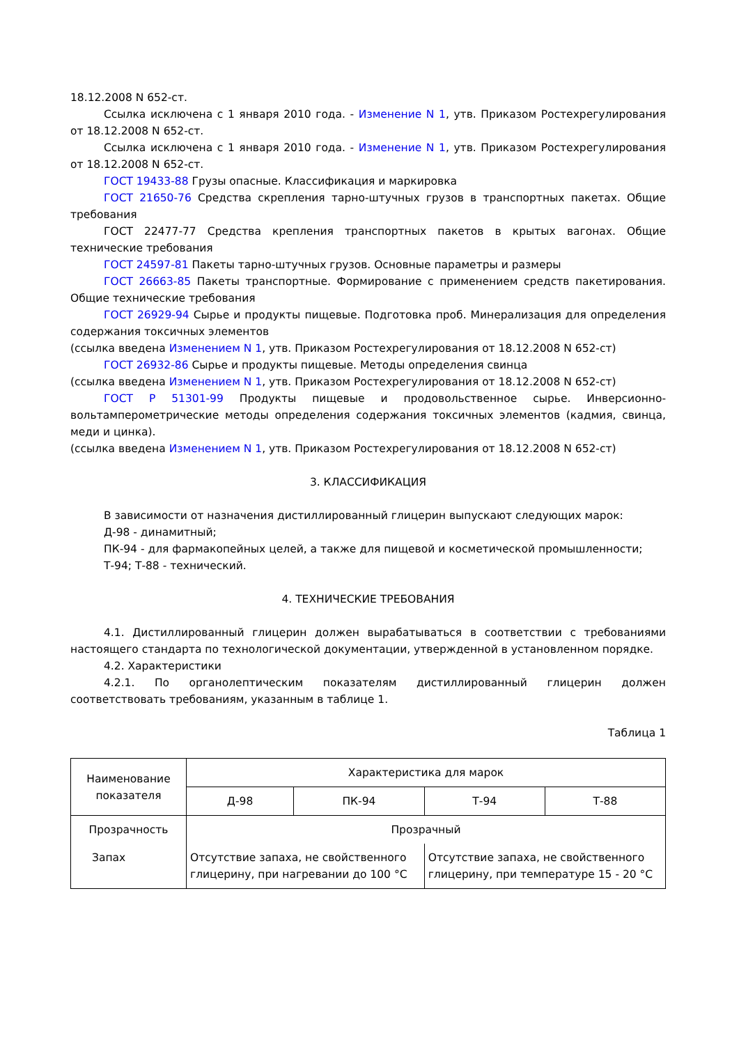18.12.2008 N 652-ст.
Ссылка исключена с 1 января 2010 года. - Изменение N 1, утв. Приказом Ростехрегулирования от 18.12.2008 N 652-ст.
Ссылка исключена с 1 января 2010 года. - Изменение N 1, утв. Приказом Ростехрегулирования от 18.12.2008 N 652-ст.
ГОСТ 19433-88 Грузы опасные. Классификация и маркировка
ГОСТ 21650-76 Средства скрепления тарно-штучных грузов в транспортных пакетах. Общие требования
ГОСТ 22477-77 Средства крепления транспортных пакетов в крытых вагонах. Общие технические требования
ГОСТ 24597-81 Пакеты тарно-штучных грузов. Основные параметры и размеры
ГОСТ 26663-85 Пакеты транспортные. Формирование с применением средств пакетирования. Общие технические требования
ГОСТ 26929-94 Сырье и продукты пищевые. Подготовка проб. Минерализация для определения содержания токсичных элементов
(ссылка введена Изменением N 1, утв. Приказом Ростехрегулирования от 18.12.2008 N 652-ст)
ГОСТ 26932-86 Сырье и продукты пищевые. Методы определения свинца
(ссылка введена Изменением N 1, утв. Приказом Ростехрегулирования от 18.12.2008 N 652-ст)
ГОСТ Р 51301-99 Продукты пищевые и продовольственное сырье. Инверсионно-вольтамперометрические методы определения содержания токсичных элементов (кадмия, свинца, меди и цинка).
(ссылка введена Изменением N 1, утв. Приказом Ростехрегулирования от 18.12.2008 N 652-ст)
3. КЛАССИФИКАЦИЯ
В зависимости от назначения дистиллированный глицерин выпускают следующих марок:
Д-98 - динамитный;
ПК-94 - для фармакопейных целей, а также для пищевой и косметической промышленности;
Т-94; Т-88 - технический.
4. ТЕХНИЧЕСКИЕ ТРЕБОВАНИЯ
4.1. Дистиллированный глицерин должен вырабатываться в соответствии с требованиями настоящего стандарта по технологической документации, утвержденной в установленном порядке.
4.2. Характеристики
4.2.1. По органолептическим показателям дистиллированный глицерин должен соответствовать требованиям, указанным в таблице 1.
Таблица 1
| Наименование показателя | Характеристика для марок | | | |
| --- | --- | --- | --- | --- |
| | Д-98 | ПК-94 | Т-94 | Т-88 |
| Прозрачность | Прозрачный | | | |
| Запах | Отсутствие запаха, не свойственного глицерину, при нагревании до 100 °С | | Отсутствие запаха, не свойственного глицерину, при температуре 15 - 20 °С | |